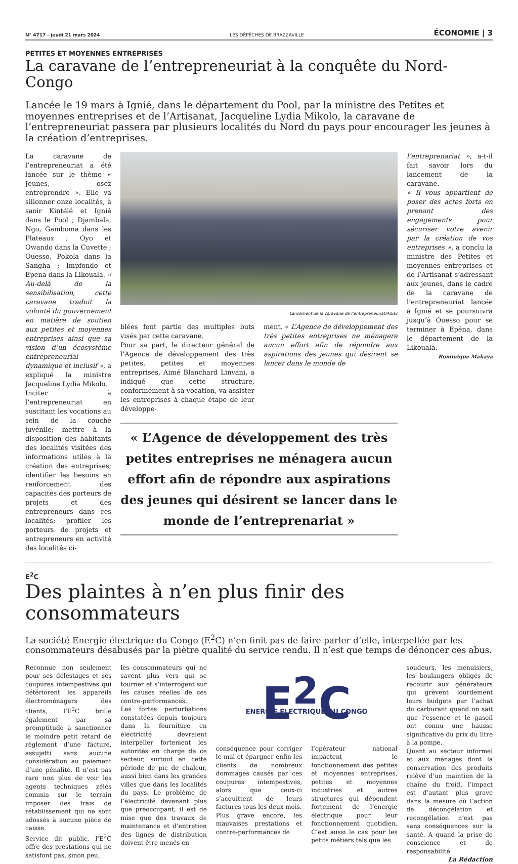N° 4717 - jeudi 21 mars 2024 LES DÉPÊCHES DE BRAZZAVILLE ÉCONOMIE | 3
PETITES ET MOYENNES ENTREPRISES
La caravane de l’entrepreneuriat à la conquête du Nord-Congo
Lancée le 19 mars à Ignié, dans le département du Pool, par la ministre des Petites et moyennes entreprises et de l’Artisanat, Jacqueline Lydia Mikolo, la caravane de l’entrepreneuriat passera par plusieurs localités du Nord du pays pour encourager les jeunes à la création d’entreprises.
La caravane de l’entrepreneuriat a été lancée sur le thème « Jeunes, osez entreprendre ». Elle va sillonner onze localités, à saoir Kintélé et Ignié dans le Pool ; Djambala, Ngo, Gamboma dans les Plateaux ; Oyo et Owando dans la Cuvette ; Ouesso, Pokola dans la Sangha ; Impfondo et Epena dans la Likouala. « Au-delà de la sensibilisation, cette caravane traduit la volonté du gouvernement en matière de soutien aux petites et moyennes entreprises ainsi que sa vision d’un écosystème entrepreneurial dynamique et inclusif », a expliqué la ministre Jacqueline Lydia Mikolo.
Inciter à l’entrepreneuriat en suscitant les vocations au sein de la couche juvénile; mettre à la disposition des habitants des localités visitées des informations utiles à la création des entreprises; identifier les besoins en renforcement des capacités des porteurs de projets et des entrepreneurs dans ces localités; profiler les porteurs de projets et entrepreneurs en activité des localités ci-
Lancement de la caravane de l’entrepreneuriat/Adiac
blées font partie des multiples buts visés par cette caravane.
Pour sa part, le directeur général de l’Agence de développement des très petites, petites et moyennes entreprises, Aimé Blanchard Linvani, a indiqué que cette structure, conformément à sa vocation, va assister les entreprises à chaque étape de leur développe-
ment. « L’Agence de développement des très petites entreprises ne ménagera aucun effort afin de répondre aux aspirations des jeunes qui désirent se lancer dans le monde de
« L’Agence de développement des très petites entreprises ne ménagera aucun effort afin de répondre aux aspirations des jeunes qui désirent se lancer dans le monde de l’entreprenariat »
l’entreprenariat », a-t-il fait savoir lors du lancement de la caravane.
« Il vous appartient de poser des actes forts en prenant des engagements pour sécuriser votre avenir par la création de vos entreprises », a conclu la ministre des Petites et moyennes entreprises et de l’Artisanat s’adressant aux jeunes, dans le cadre de la caravane de l’entrepreneuriat lancée à Ignié et se poursuivra jusqu’à Ouesso pour se terminer à Epéna, dans le département de la Likouala.
Rominique Makaya
E<sup>2</sup>C
Des plaintes à n’en plus finir des consommateurs
La société Energie électrique du Congo (E<sup>2</sup>C) n’en finit pas de faire parler d’elle, interpellée par les consommateurs désabusés par la piètre qualité du service rendu. Il n’est que temps de dénoncer ces abus.
Reconnue non seulement pour ses délestages et ses coupures intempestives qui détériorent les appareils électroménagers des clients, l’E<sup>2</sup>C brille également par sa promptitude à sanctionner le moindre petit retard de règlement d’une facture, assujetti sans aucune considération au paiement d’une pénalité. Il n’est pas rare non plus de voir les agents techniques zélés commis sur le terrain imposer des frais de rétablissement qui ne sont adossés à aucune pièce de caisse.
Service dit public, l’E<sup>2</sup>C offre des prestations qui ne satisfont pas, sinon peu,
les consommateurs qui ne savent plus vers qui se tourner et s’interrogent sur les causes réelles de ces contre-performances.
Les fortes perturbations constatées depuis toujours dans la fourniture en électricité devraient interpeller fortement les autorités en charge de ce secteur, surtout en cette période de pic de chaleur, aussi bien dans les grandes villes que dans les localités du pays. Le problème de l’électricité devenant plus que préoccupant, il est de mise que des travaux de maintenance et d’entretien des lignes de distribution doivent être menés en
E<sup>2</sup>C
ENERGIE ELECTRIQUE DU CONGO
conséquence pour corriger le mal et épargner enfin les clients de nombreux dommages causés par ces coupures intempestives, alors que ceux-ci s’acquittent de leurs factures tous les deux mois.
Plus grave encore, les mauvaises prestations et contre-performances de
l’opérateur national impactent le fonctionnement des petites et moyennes entreprises, petites et moyennes industries et autres structures qui dépendent fortement de l’énergie électrique pour leur fonctionnement quotidien. C’est aussi le cas pour les petits métiers tels que les
soudeurs, les menuisiers, les boulangers obligés de recourir aux générateurs qui grèvent lourdement leurs budgets par l’achat du carburant quand on sait que l’essence et le gasoil ont connu une hausse significative du prix du litre à la pompe.
Quant au secteur informel et aux ménages dont la conservation des produits relève d’un maintien de la chaîne du froid, l’impact est d’autant plus grave dans la mesure où l’action de décongélation et recongélation n’est pas sans conséquences sur la santé. A quand la prise de conscience et de responsabilité
La Rédaction